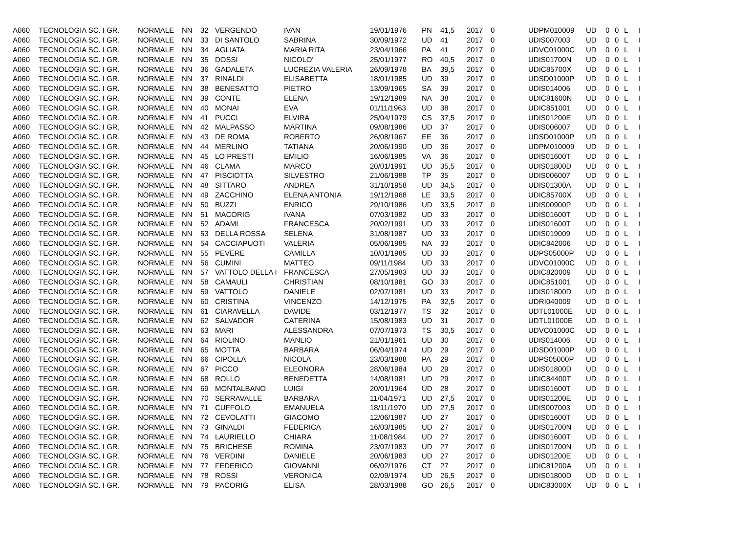| A060 | TECNOLOGIA SC. I GR. | NORMALE | NN | 32 | VERGENDO | IVAN | 19/01/1976 | PN | 41,5 | 2017 | 0 | UDPM010009 | UD | 0 | 0 | L | I |
| A060 | TECNOLOGIA SC. I GR. | NORMALE | NN | 33 | DI SANTOLO | SABRINA | 30/09/1972 | UD | 41 | 2017 | 0 | UDIS007003 | UD | 0 | 0 | L | I |
| A060 | TECNOLOGIA SC. I GR. | NORMALE | NN | 34 | AGLIATA | MARIA RITA | 23/04/1966 | PA | 41 | 2017 | 0 | UDVC01000C | UD | 0 | 0 | L | I |
| A060 | TECNOLOGIA SC. I GR. | NORMALE | NN | 35 | DOSSI | NICOLO' | 25/01/1977 | RO | 40,5 | 2017 | 0 | UDIS01700N | UD | 0 | 0 | L | I |
| A060 | TECNOLOGIA SC. I GR. | NORMALE | NN | 36 | GADALETA | LUCREZIA VALERIA | 26/09/1978 | BA | 39,5 | 2017 | 0 | UDIC85700X | UD | 0 | 0 | L | I |
| A060 | TECNOLOGIA SC. I GR. | NORMALE | NN | 37 | RINALDI | ELISABETTA | 18/01/1985 | UD | 39 | 2017 | 0 | UDSD01000P | UD | 0 | 0 | L | I |
| A060 | TECNOLOGIA SC. I GR. | NORMALE | NN | 38 | BENESATTO | PIETRO | 13/09/1965 | SA | 39 | 2017 | 0 | UDIS014006 | UD | 0 | 0 | L | I |
| A060 | TECNOLOGIA SC. I GR. | NORMALE | NN | 39 | CONTE | ELENA | 19/12/1989 | NA | 38 | 2017 | 0 | UDIC81600N | UD | 0 | 0 | L | I |
| A060 | TECNOLOGIA SC. I GR. | NORMALE | NN | 40 | MONAI | EVA | 01/11/1963 | UD | 38 | 2017 | 0 | UDIC851001 | UD | 0 | 0 | L | I |
| A060 | TECNOLOGIA SC. I GR. | NORMALE | NN | 41 | PUCCI | ELVIRA | 25/04/1979 | CS | 37,5 | 2017 | 0 | UDIS01200E | UD | 0 | 0 | L | I |
| A060 | TECNOLOGIA SC. I GR. | NORMALE | NN | 42 | MALPASSO | MARTINA | 09/08/1986 | UD | 37 | 2017 | 0 | UDIS006007 | UD | 0 | 0 | L | I |
| A060 | TECNOLOGIA SC. I GR. | NORMALE | NN | 43 | DE ROMA | ROBERTO | 26/08/1967 | EE | 36 | 2017 | 0 | UDSD01000P | UD | 0 | 0 | L | I |
| A060 | TECNOLOGIA SC. I GR. | NORMALE | NN | 44 | MERLINO | TATIANA | 20/06/1990 | UD | 36 | 2017 | 0 | UDPM010009 | UD | 0 | 0 | L | I |
| A060 | TECNOLOGIA SC. I GR. | NORMALE | NN | 45 | LO PRESTI | EMILIO | 16/06/1985 | VA | 36 | 2017 | 0 | UDIS01600T | UD | 0 | 0 | L | I |
| A060 | TECNOLOGIA SC. I GR. | NORMALE | NN | 46 | CLAMA | MARCO | 20/01/1991 | UD | 35,5 | 2017 | 0 | UDIS01800D | UD | 0 | 0 | L | I |
| A060 | TECNOLOGIA SC. I GR. | NORMALE | NN | 47 | PISCIOTTA | SILVESTRO | 21/06/1988 | TP | 35 | 2017 | 0 | UDIS006007 | UD | 0 | 0 | L | I |
| A060 | TECNOLOGIA SC. I GR. | NORMALE | NN | 48 | SITTARO | ANDREA | 31/10/1958 | UD | 34,5 | 2017 | 0 | UDIS01300A | UD | 0 | 0 | L | I |
| A060 | TECNOLOGIA SC. I GR. | NORMALE | NN | 49 | ZACCHINO | ELENA ANTONIA | 19/12/1968 | LE | 33,5 | 2017 | 0 | UDIC85700X | UD | 0 | 0 | L | I |
| A060 | TECNOLOGIA SC. I GR. | NORMALE | NN | 50 | BUZZI | ENRICO | 29/10/1986 | UD | 33,5 | 2017 | 0 | UDIS00900P | UD | 0 | 0 | L | I |
| A060 | TECNOLOGIA SC. I GR. | NORMALE | NN | 51 | MACORIG | IVANA | 07/03/1982 | UD | 33 | 2017 | 0 | UDIS01600T | UD | 0 | 0 | L | I |
| A060 | TECNOLOGIA SC. I GR. | NORMALE | NN | 52 | ADAMI | FRANCESCA | 20/02/1991 | UD | 33 | 2017 | 0 | UDIS01600T | UD | 0 | 0 | L | I |
| A060 | TECNOLOGIA SC. I GR. | NORMALE | NN | 53 | DELLA ROSSA | SELENA | 31/08/1987 | UD | 33 | 2017 | 0 | UDIS019009 | UD | 0 | 0 | L | I |
| A060 | TECNOLOGIA SC. I GR. | NORMALE | NN | 54 | CACCIAPUOTI | VALERIA | 05/06/1985 | NA | 33 | 2017 | 0 | UDIC842006 | UD | 0 | 0 | L | I |
| A060 | TECNOLOGIA SC. I GR. | NORMALE | NN | 55 | PEVERE | CAMILLA | 10/01/1985 | UD | 33 | 2017 | 0 | UDPS05000P | UD | 0 | 0 | L | I |
| A060 | TECNOLOGIA SC. I GR. | NORMALE | NN | 56 | CUMINI | MATTEO | 09/11/1984 | UD | 33 | 2017 | 0 | UDVC01000C | UD | 0 | 0 | L | I |
| A060 | TECNOLOGIA SC. I GR. | NORMALE | NN | 57 | VATTOLO DELLA I | FRANCESCA | 27/05/1983 | UD | 33 | 2017 | 0 | UDIC820009 | UD | 0 | 0 | L | I |
| A060 | TECNOLOGIA SC. I GR. | NORMALE | NN | 58 | CAMAULI | CHRISTIAN | 08/10/1981 | GO | 33 | 2017 | 0 | UDIC851001 | UD | 0 | 0 | L | I |
| A060 | TECNOLOGIA SC. I GR. | NORMALE | NN | 59 | VATTOLO | DANIELE | 02/07/1981 | UD | 33 | 2017 | 0 | UDIS01800D | UD | 0 | 0 | L | I |
| A060 | TECNOLOGIA SC. I GR. | NORMALE | NN | 60 | CRISTINA | VINCENZO | 14/12/1975 | PA | 32,5 | 2017 | 0 | UDRI040009 | UD | 0 | 0 | L | I |
| A060 | TECNOLOGIA SC. I GR. | NORMALE | NN | 61 | CIARAVELLA | DAVIDE | 03/12/1977 | TS | 32 | 2017 | 0 | UDTL01000E | UD | 0 | 0 | L | I |
| A060 | TECNOLOGIA SC. I GR. | NORMALE | NN | 62 | SALVADOR | CATERINA | 15/08/1983 | UD | 31 | 2017 | 0 | UDTL01000E | UD | 0 | 0 | L | I |
| A060 | TECNOLOGIA SC. I GR. | NORMALE | NN | 63 | MARI | ALESSANDRA | 07/07/1973 | TS | 30,5 | 2017 | 0 | UDVC01000C | UD | 0 | 0 | L | I |
| A060 | TECNOLOGIA SC. I GR. | NORMALE | NN | 64 | RIOLINO | MANLIO | 21/01/1961 | UD | 30 | 2017 | 0 | UDIS014006 | UD | 0 | 0 | L | I |
| A060 | TECNOLOGIA SC. I GR. | NORMALE | NN | 65 | MOTTA | BARBARA | 06/04/1974 | UD | 29 | 2017 | 0 | UDSD01000P | UD | 0 | 0 | L | I |
| A060 | TECNOLOGIA SC. I GR. | NORMALE | NN | 66 | CIPOLLA | NICOLA | 23/03/1988 | PA | 29 | 2017 | 0 | UDPS05000P | UD | 0 | 0 | L | I |
| A060 | TECNOLOGIA SC. I GR. | NORMALE | NN | 67 | PICCO | ELEONORA | 28/06/1984 | UD | 29 | 2017 | 0 | UDIS01800D | UD | 0 | 0 | L | I |
| A060 | TECNOLOGIA SC. I GR. | NORMALE | NN | 68 | ROLLO | BENEDETTA | 14/08/1981 | UD | 29 | 2017 | 0 | UDIC84400T | UD | 0 | 0 | L | I |
| A060 | TECNOLOGIA SC. I GR. | NORMALE | NN | 69 | MONTALBANO | LUIGI | 20/01/1964 | UD | 28 | 2017 | 0 | UDIS01600T | UD | 0 | 0 | L | I |
| A060 | TECNOLOGIA SC. I GR. | NORMALE | NN | 70 | SERRAVALLE | BARBARA | 11/04/1971 | UD | 27,5 | 2017 | 0 | UDIS01200E | UD | 0 | 0 | L | I |
| A060 | TECNOLOGIA SC. I GR. | NORMALE | NN | 71 | CUFFOLO | EMANUELA | 18/11/1970 | UD | 27,5 | 2017 | 0 | UDIS007003 | UD | 0 | 0 | L | I |
| A060 | TECNOLOGIA SC. I GR. | NORMALE | NN | 72 | CEVOLATTI | GIACOMO | 12/06/1987 | UD | 27 | 2017 | 0 | UDIS01600T | UD | 0 | 0 | L | I |
| A060 | TECNOLOGIA SC. I GR. | NORMALE | NN | 73 | GINALDI | FEDERICA | 16/03/1985 | UD | 27 | 2017 | 0 | UDIS01700N | UD | 0 | 0 | L | I |
| A060 | TECNOLOGIA SC. I GR. | NORMALE | NN | 74 | LAURIELLO | CHIARA | 11/08/1984 | UD | 27 | 2017 | 0 | UDIS01600T | UD | 0 | 0 | L | I |
| A060 | TECNOLOGIA SC. I GR. | NORMALE | NN | 75 | BRICHESE | ROMINA | 23/07/1983 | UD | 27 | 2017 | 0 | UDIS01700N | UD | 0 | 0 | L | I |
| A060 | TECNOLOGIA SC. I GR. | NORMALE | NN | 76 | VERDINI | DANIELE | 20/06/1983 | UD | 27 | 2017 | 0 | UDIS01200E | UD | 0 | 0 | L | I |
| A060 | TECNOLOGIA SC. I GR. | NORMALE | NN | 77 | FEDERICO | GIOVANNI | 06/02/1976 | CT | 27 | 2017 | 0 | UDIC81200A | UD | 0 | 0 | L | I |
| A060 | TECNOLOGIA SC. I GR. | NORMALE | NN | 78 | ROSSI | VERONICA | 02/09/1974 | UD | 26,5 | 2017 | 0 | UDIS01800D | UD | 0 | 0 | L | I |
| A060 | TECNOLOGIA SC. I GR. | NORMALE | NN | 79 | PACORIG | ELISA | 28/03/1988 | GO | 26,5 | 2017 | 0 | UDIC83000X | UD | 0 | 0 | L | I |